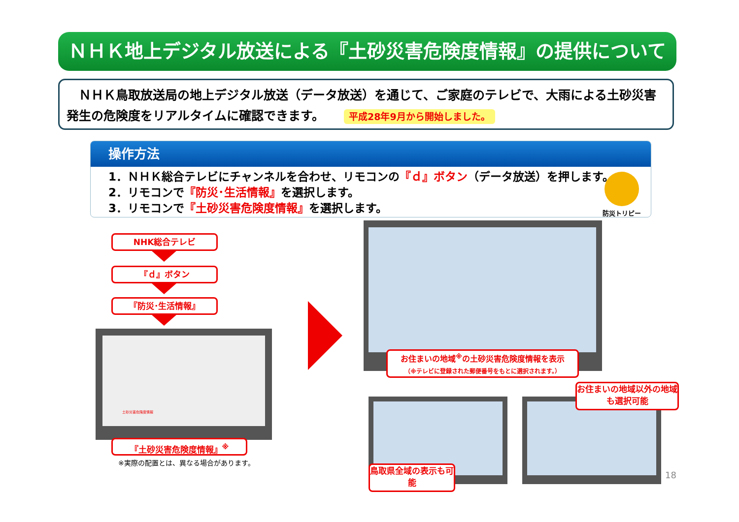ＮＨＫ地上デジタル放送による『土砂災害危険度情報』の提供について
　ＮＨＫ鳥取放送局の地上デジタル放送（データ放送）を通じて、ご家庭のテレビで、大雨による土砂災害発生の危険度をリアルタイムに確認できます。 平成28年9月から開始しました。
操作方法
1．ＮＨＫ総合テレビにチャンネルを合わせ、リモコンの『ｄ』ボタン（データ放送）を押します。
2．リモコンで『防災･生活情報』を選択します。
3．リモコンで『土砂災害危険度情報』を選択します。
防災トリピー
NHK総合テレビ
『ｄ』ボタン
『防災･生活情報』
土砂災害危険度情報
『土砂災害危険度情報』<sup>※</sup>
※実際の配置とは、異なる場合があります。
お住まいの地域<sup>※</sup>の土砂災害危険度情報を表示
（※テレビに登録された郵便番号をもとに選択されます。）
お住まいの地域以外の地域も選択可能
鳥取県全域の表示も可能
18